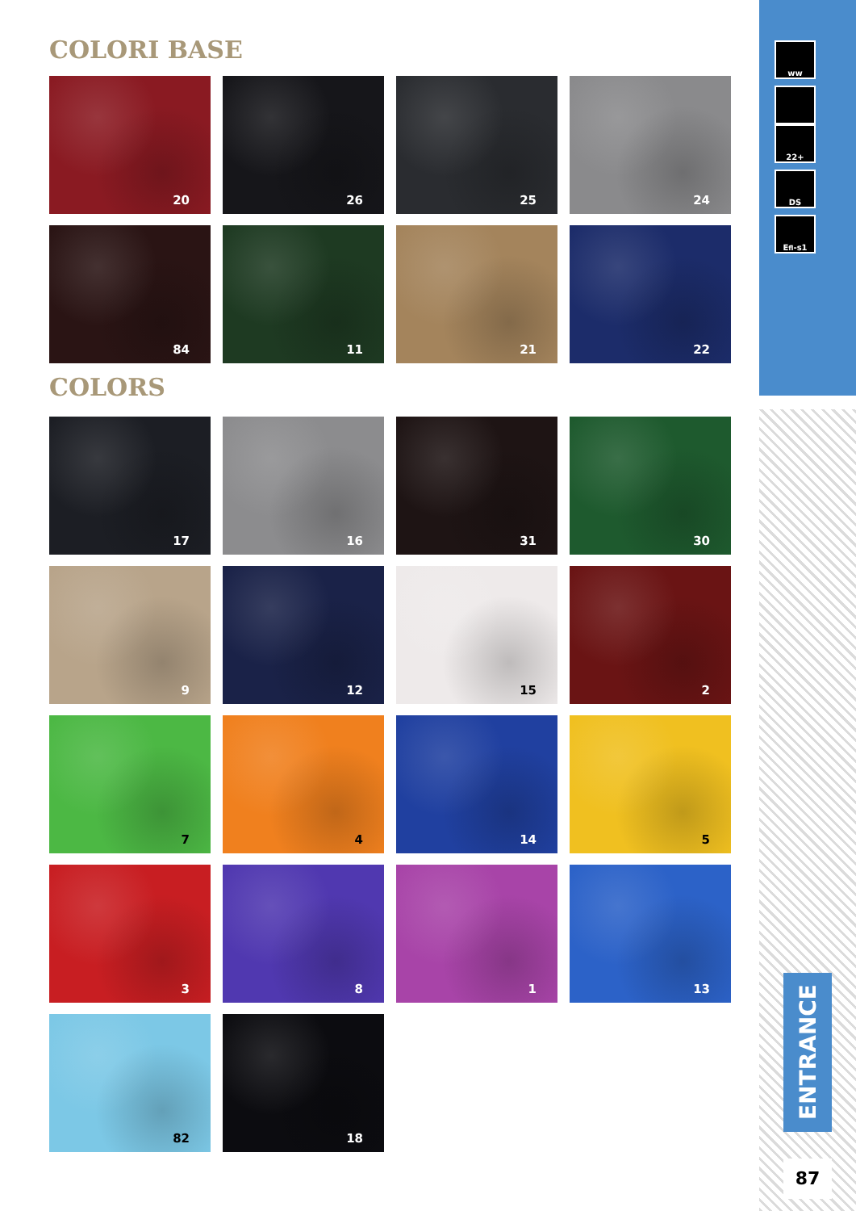COLORI BASE
20
26
25
24
84
11
21
22
COLORS
17
16
31
30
9
12
15
2
7
4
14
5
3
8
1
13
82
18
ww
22+
DS
E<sub>fl</sub>-s1
ENTRANCE
87